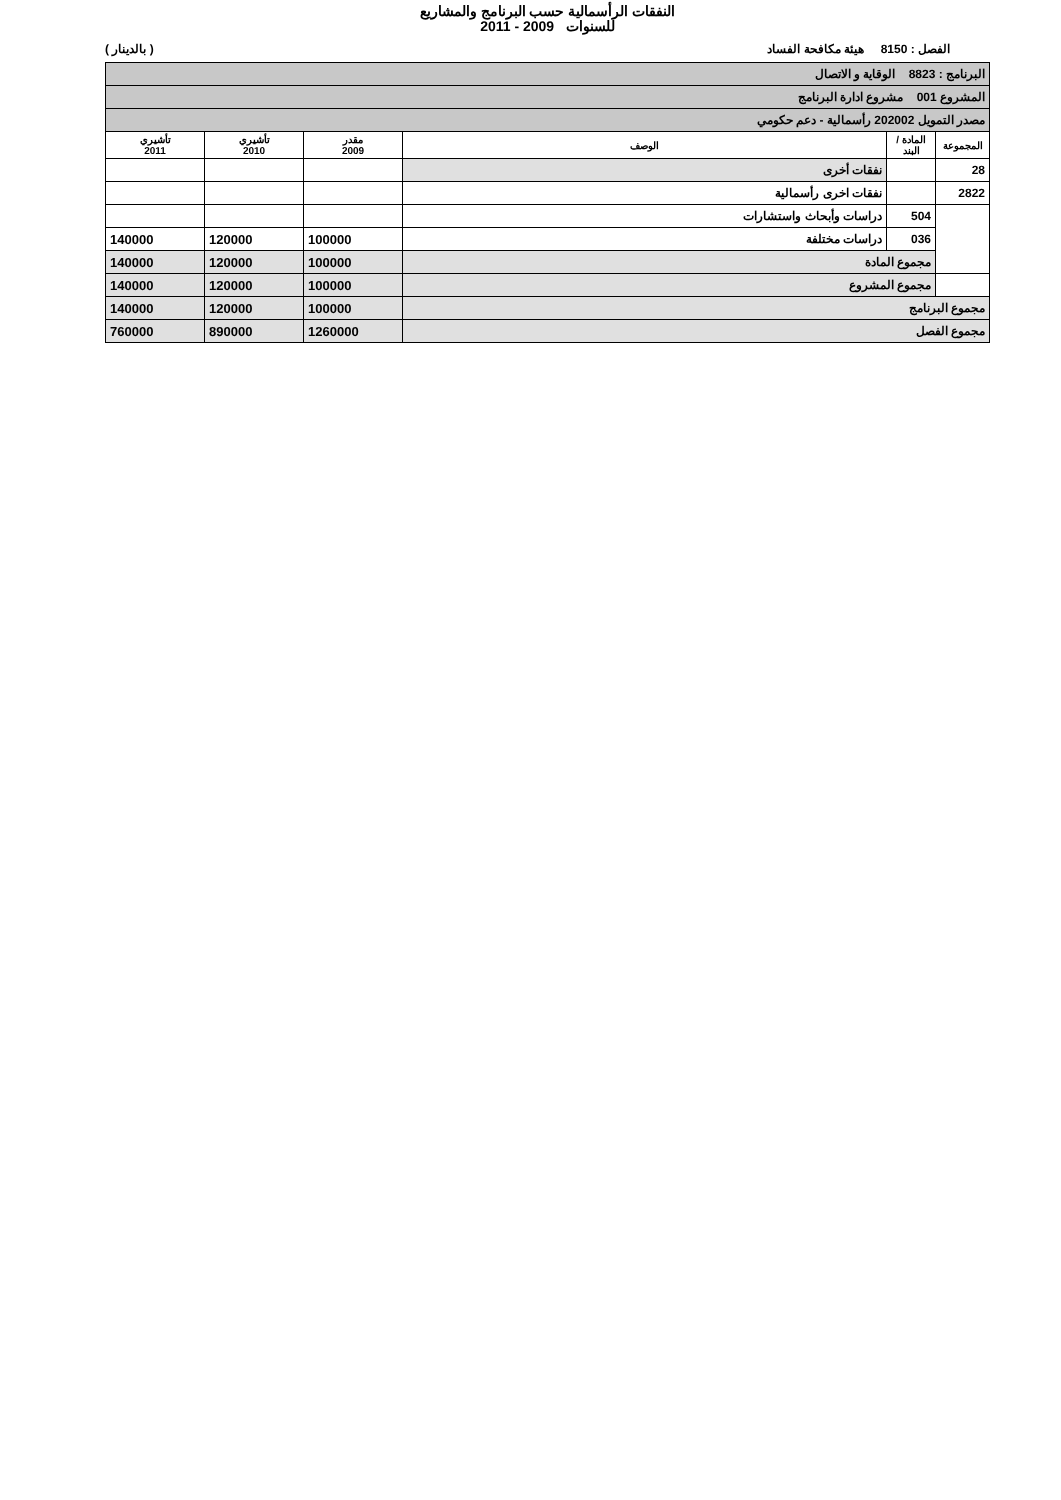النفقات الرأسمالية حسب البرنامج والمشاريع
للسنوات 2009 - 2011
الفصل : 8150 هيئة مكافحة الفساد ( بالدينار )
| البرنامج : 8823 الوقاية و الاتصال | | | | | |
| المشروع 001 مشروع ادارة البرنامج | | | | | |
| مصدر التمويل 202002 رأسمالية - دعم حكومي | | | | | |
| المجموعة | المادة / البند | الوصف | مقدر 2009 | تأشيري 2010 | تأشيري 2011 |
| 28 | | نفقات أخرى | | | |
| 2822 | | نفقات اخرى رأسمالية | | | |
| | 504 | دراسات وأبحاث واستشارات | | | |
| | 036 | دراسات مختلفة | 100000 | 120000 | 140000 |
| | مجموع المادة | | 100000 | 120000 | 140000 |
| | مجموع المشروع | | 100000 | 120000 | 140000 |
| مجموع البرنامج | | | 100000 | 120000 | 140000 |
| مجموع الفصل | | | 1260000 | 890000 | 760000 |